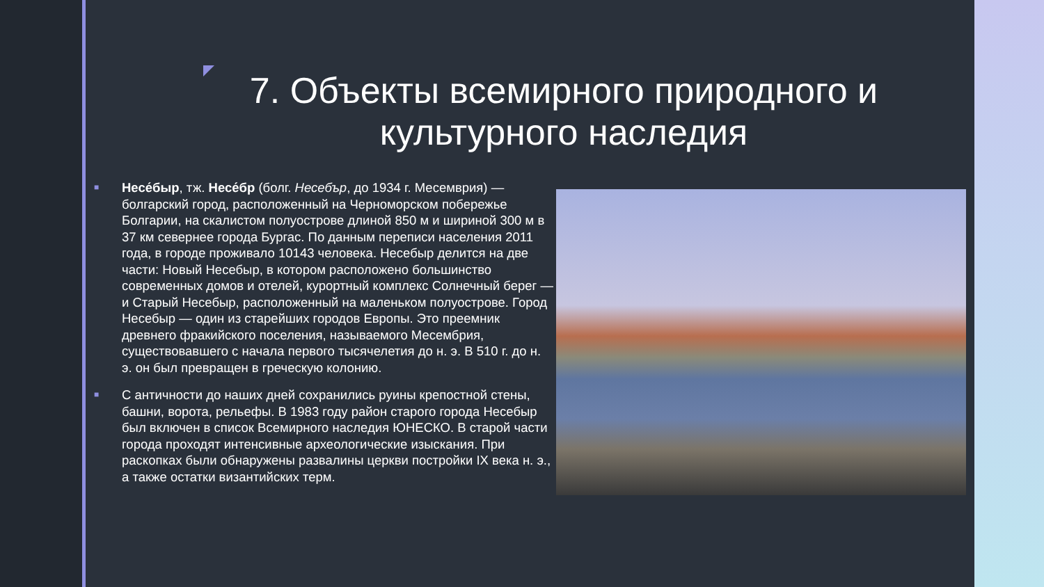7. Объекты всемирного природного и культурного наследия
■ Несе́быр, тж. Несе́бр (болг. Несебър, до 1934 г. Месемврия) — болгарский город, расположенный на Черноморском побережье Болгарии, на скалистом полуострове длиной 850 м и шириной 300 м в 37 км севернее города Бургас. По данным переписи населения 2011 года, в городе проживало 10143 человека. Несебыр делится на две части: Новый Несебыр, в котором расположено большинство современных домов и отелей, курортный комплекс Солнечный берег — и Старый Несебыр, расположенный на маленьком полуострове. Город Несебыр — один из старейших городов Европы. Это преемник древнего фракийского поселения, называемого Месембрия, существовавшего с начала первого тысячелетия до н. э. В 510 г. до н. э. он был превращен в греческую колонию.
■ С античности до наших дней сохранились руины крепостной стены, башни, ворота, рельефы. В 1983 году район старого города Несебыр был включен в список Всемирного наследия ЮНЕСКО. В старой части города проходят интенсивные археологические изыскания. При раскопках были обнаружены развалины церкви постройки IX века н. э., а также остатки византийских терм.